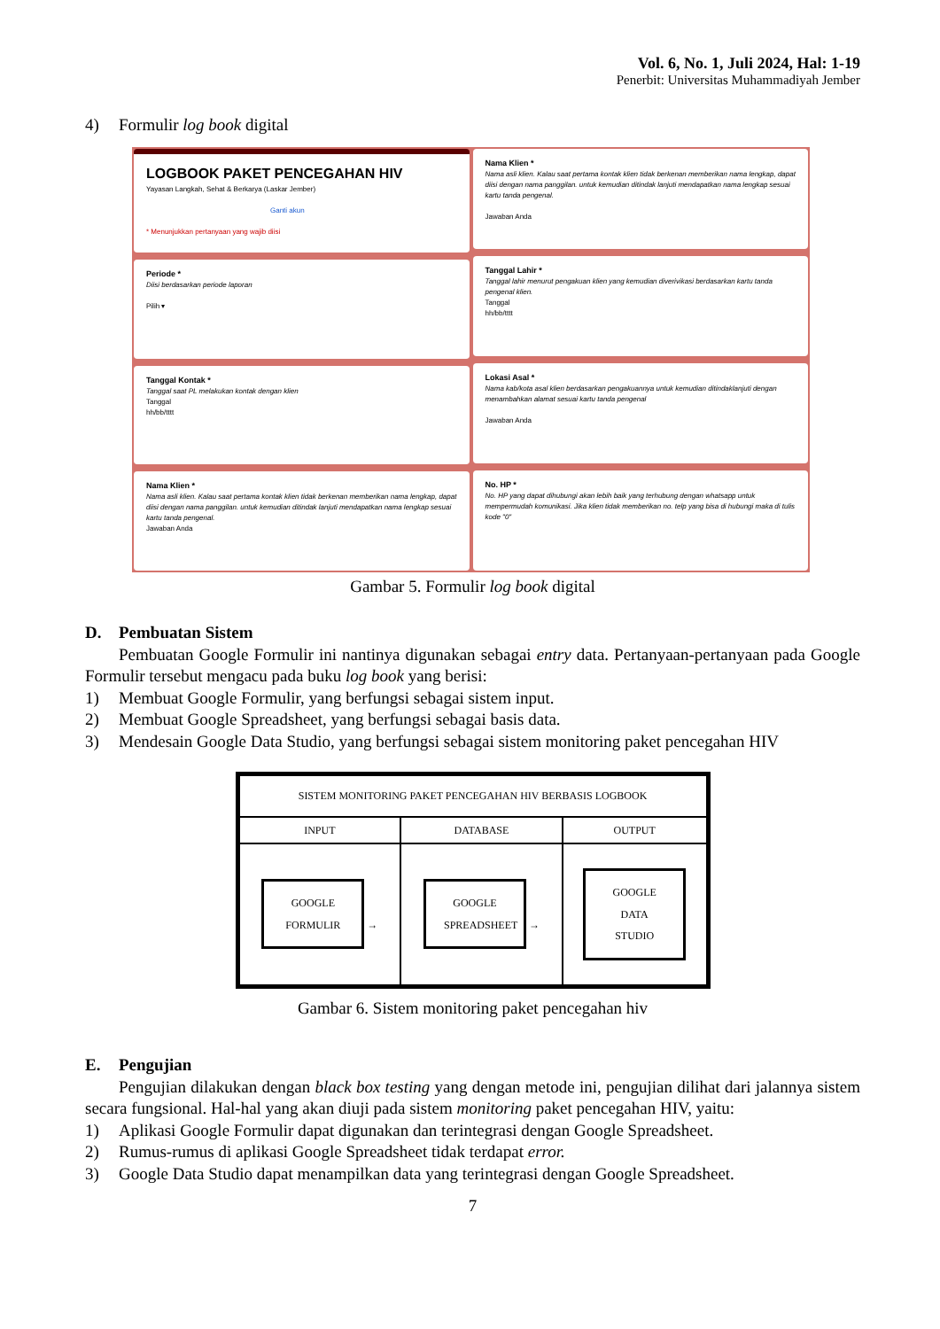Vol. 6, No. 1, Juli 2024, Hal: 1-19
Penerbit: Universitas Muhammadiyah Jember
4) Formulir log book digital
LOGBOOK PAKET PENCEGAHAN HIV
Yayasan Langkah, Sehat & Berkarya (Laskar Jember)
Ganti akun
* Menunjukkan pertanyaan yang wajib diisi
Periode *
Diisi berdasarkan periode laporan
Pilih ▾
Tanggal Kontak *
Tanggal saat PL melakukan kontak dengan klien
Tanggal
hh/bb/tttt
Nama Klien *
Nama asli klien. Kalau saat pertama kontak klien tidak berkenan memberikan nama lengkap, dapat diisi dengan nama panggilan. untuk kemudian ditindak lanjuti mendapatkan nama lengkap sesuai kartu tanda pengenal.
Jawaban Anda
Nama Klien *
Nama asli klien. Kalau saat pertama kontak klien tidak berkenan memberikan nama lengkap, dapat diisi dengan nama panggilan. untuk kemudian ditindak lanjuti mendapatkan nama lengkap sesuai kartu tanda pengenal.
Jawaban Anda
Tanggal Lahir *
Tanggal lahir menurut pengakuan klien yang kemudian diverivikasi berdasarkan kartu tanda pengenal klien.
Tanggal
hh/bb/tttt
Lokasi Asal *
Nama kab/kota asal klien berdasarkan pengakuannya untuk kemudian ditindaklanjuti dengan menambahkan alamat sesuai kartu tanda pengenal
Jawaban Anda
No. HP *
No. HP yang dapat dihubungi akan lebih baik yang terhubung dengan whatsapp untuk mempermudah komunikasi. Jika klien tidak memberikan no. telp yang bisa di hubungi maka di tulis kode "0"
Gambar 5. Formulir log book digital
D. Pembuatan Sistem
Pembuatan Google Formulir ini nantinya digunakan sebagai entry data. Pertanyaan-pertanyaan pada Google Formulir tersebut mengacu pada buku log book yang berisi:
1) Membuat Google Formulir, yang berfungsi sebagai sistem input.
2) Membuat Google Spreadsheet, yang berfungsi sebagai basis data.
3) Mendesain Google Data Studio, yang berfungsi sebagai sistem monitoring paket pencegahan HIV
| SISTEM MONITORING PAKET PENCEGAHAN HIV BERBASIS LOGBOOK | | |
| INPUT | DATABASE | OUTPUT |
| GOOGLE FORMULIR → | GOOGLE SPREADSHEET → | GOOGLE DATA STUDIO |
Gambar 6. Sistem monitoring paket pencegahan hiv
E. Pengujian
Pengujian dilakukan dengan black box testing yang dengan metode ini, pengujian dilihat dari jalannya sistem secara fungsional. Hal-hal yang akan diuji pada sistem monitoring paket pencegahan HIV, yaitu:
1) Aplikasi Google Formulir dapat digunakan dan terintegrasi dengan Google Spreadsheet.
2) Rumus-rumus di aplikasi Google Spreadsheet tidak terdapat error.
3) Google Data Studio dapat menampilkan data yang terintegrasi dengan Google Spreadsheet.
7